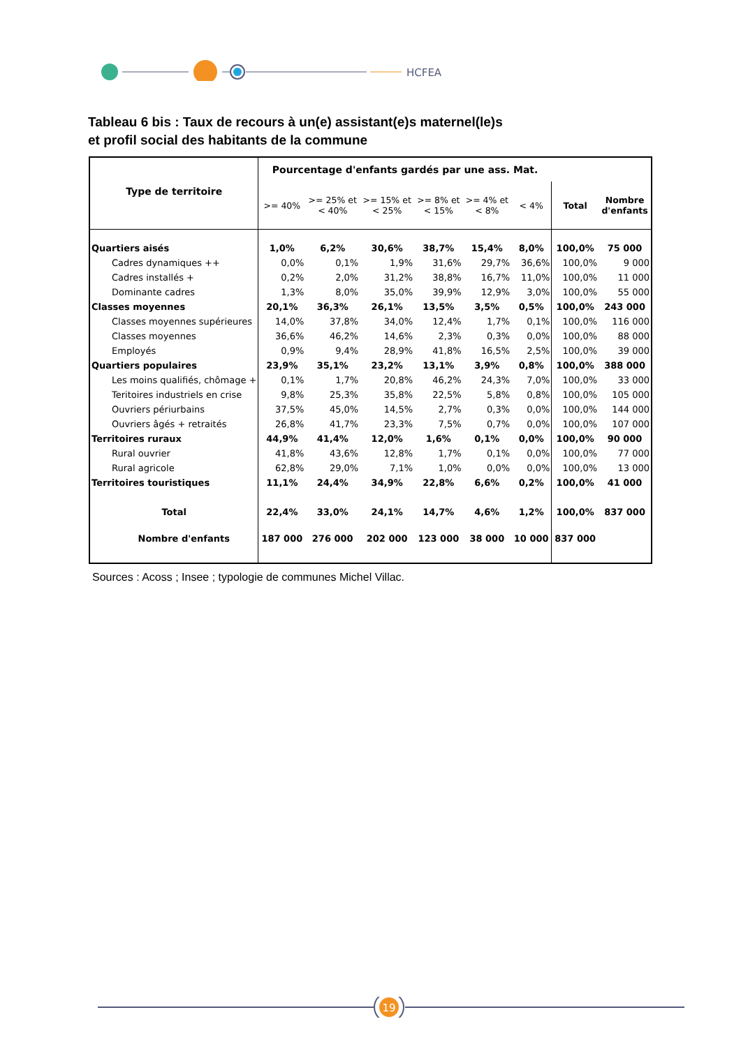HCFEA
Tableau 6 bis : Taux de recours à un(e) assistant(e)s maternel(le)s
et profil social des habitants de la commune
| Type de territoire | Pourcentage d'enfants gardés par une ass. Mat. | | | | | | | |
| --- | --- | --- | --- | --- | --- | --- | --- | --- |
| | >= 40% | >= 25% et < 40% | >= 15% et < 25% | >= 8% et < 15% | >= 4% et < 8% | < 4% | Total | Nombre d'enfants |
| Quartiers aisés | 1,0% | 6,2% | 30,6% | 38,7% | 15,4% | 8,0% | 100,0% | 75 000 |
| Cadres dynamiques ++ | 0,0% | 0,1% | 1,9% | 31,6% | 29,7% | 36,6% | 100,0% | 9 000 |
| Cadres installés + | 0,2% | 2,0% | 31,2% | 38,8% | 16,7% | 11,0% | 100,0% | 11 000 |
| Dominante cadres | 1,3% | 8,0% | 35,0% | 39,9% | 12,9% | 3,0% | 100,0% | 55 000 |
| Classes moyennes | 20,1% | 36,3% | 26,1% | 13,5% | 3,5% | 0,5% | 100,0% | 243 000 |
| Classes moyennes supérieures | 14,0% | 37,8% | 34,0% | 12,4% | 1,7% | 0,1% | 100,0% | 116 000 |
| Classes moyennes | 36,6% | 46,2% | 14,6% | 2,3% | 0,3% | 0,0% | 100,0% | 88 000 |
| Employés | 0,9% | 9,4% | 28,9% | 41,8% | 16,5% | 2,5% | 100,0% | 39 000 |
| Quartiers populaires | 23,9% | 35,1% | 23,2% | 13,1% | 3,9% | 0,8% | 100,0% | 388 000 |
| Les moins qualifiés, chômage + | 0,1% | 1,7% | 20,8% | 46,2% | 24,3% | 7,0% | 100,0% | 33 000 |
| Teritoires industriels en crise | 9,8% | 25,3% | 35,8% | 22,5% | 5,8% | 0,8% | 100,0% | 105 000 |
| Ouvriers périurbains | 37,5% | 45,0% | 14,5% | 2,7% | 0,3% | 0,0% | 100,0% | 144 000 |
| Ouvriers âgés + retraités | 26,8% | 41,7% | 23,3% | 7,5% | 0,7% | 0,0% | 100,0% | 107 000 |
| Territoires ruraux | 44,9% | 41,4% | 12,0% | 1,6% | 0,1% | 0,0% | 100,0% | 90 000 |
| Rural ouvrier | 41,8% | 43,6% | 12,8% | 1,7% | 0,1% | 0,0% | 100,0% | 77 000 |
| Rural agricole | 62,8% | 29,0% | 7,1% | 1,0% | 0,0% | 0,0% | 100,0% | 13 000 |
| Territoires touristiques | 11,1% | 24,4% | 34,9% | 22,8% | 6,6% | 0,2% | 100,0% | 41 000 |
| Total | 22,4% | 33,0% | 24,1% | 14,7% | 4,6% | 1,2% | 100,0% | 837 000 |
| Nombre d'enfants | 187 000 | 276 000 | 202 000 | 123 000 | 38 000 | 10 000 | 837 000 | |
Sources : Acoss ; Insee ; typologie de communes Michel Villac.
19